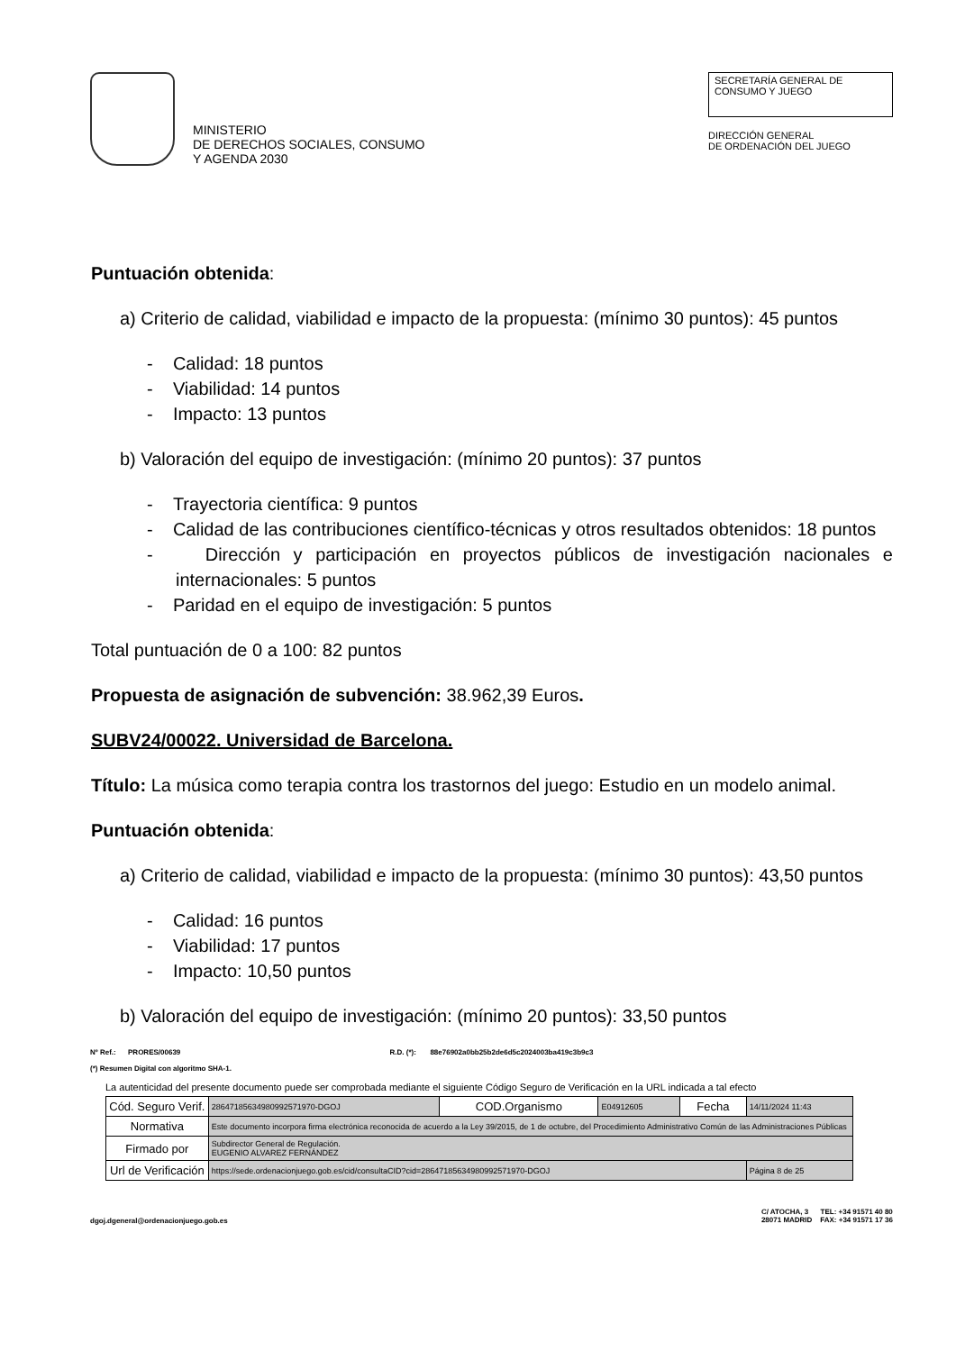MINISTERIO
DE DERECHOS SOCIALES, CONSUMO
Y AGENDA 2030
SECRETARÍA GENERAL DE
CONSUMO Y JUEGO
DIRECCIÓN GENERAL
DE ORDENACIÓN DEL JUEGO
Puntuación obtenida:
a) Criterio de calidad, viabilidad e impacto de la propuesta: (mínimo 30 puntos): 45 puntos
- Calidad: 18 puntos
- Viabilidad: 14 puntos
- Impacto: 13 puntos
b) Valoración del equipo de investigación: (mínimo 20 puntos): 37 puntos
- Trayectoria científica: 9 puntos
- Calidad de las contribuciones científico-técnicas y otros resultados obtenidos: 18 puntos
- Dirección y participación en proyectos públicos de investigación nacionales e internacionales: 5 puntos
- Paridad en el equipo de investigación: 5 puntos
Total puntuación de 0 a 100: 82 puntos
Propuesta de asignación de subvención: 38.962,39 Euros.
SUBV24/00022. Universidad de Barcelona.
Título: La música como terapia contra los trastornos del juego: Estudio en un modelo animal.
Puntuación obtenida:
a) Criterio de calidad, viabilidad e impacto de la propuesta: (mínimo 30 puntos): 43,50 puntos
- Calidad: 16 puntos
- Viabilidad: 17 puntos
- Impacto: 10,50 puntos
b) Valoración del equipo de investigación: (mínimo 20 puntos): 33,50 puntos
Nº Ref.: PRORES/00639 R.D. (*): 88e76902a0bb25b2de6d5c2024003ba419c3b9c3
(*) Resumen Digital con algoritmo SHA-1.
La autenticidad del presente documento puede ser comprobada mediante el siguiente Código Seguro de Verificación en la URL indicada a tal efecto
| Cód. Seguro Verif. | 28647185634980992571970-DGOJ | COD.Organismo | E04912605 | Fecha | 14/11/2024 11:43 |
| Normativa | Este documento incorpora firma electrónica reconocida de acuerdo a la Ley 39/2015, de 1 de octubre, del Procedimiento Administrativo Común de las Administraciones Públicas | | | | |
| Firmado por | Subdirector General de Regulación. EUGENIO ALVAREZ FERNÁNDEZ | | | | |
| Url de Verificación | https://sede.ordenacionjuego.gob.es/cid/consultaCID?cid=28647185634980992571970-DGOJ | | | | Página 8 de 25 |
dgoj.dgeneral@ordenacionjuego.gob.es
C/ ATOCHA, 3 TEL: +34 91571 40 80
28071 MADRID FAX: +34 91571 17 36